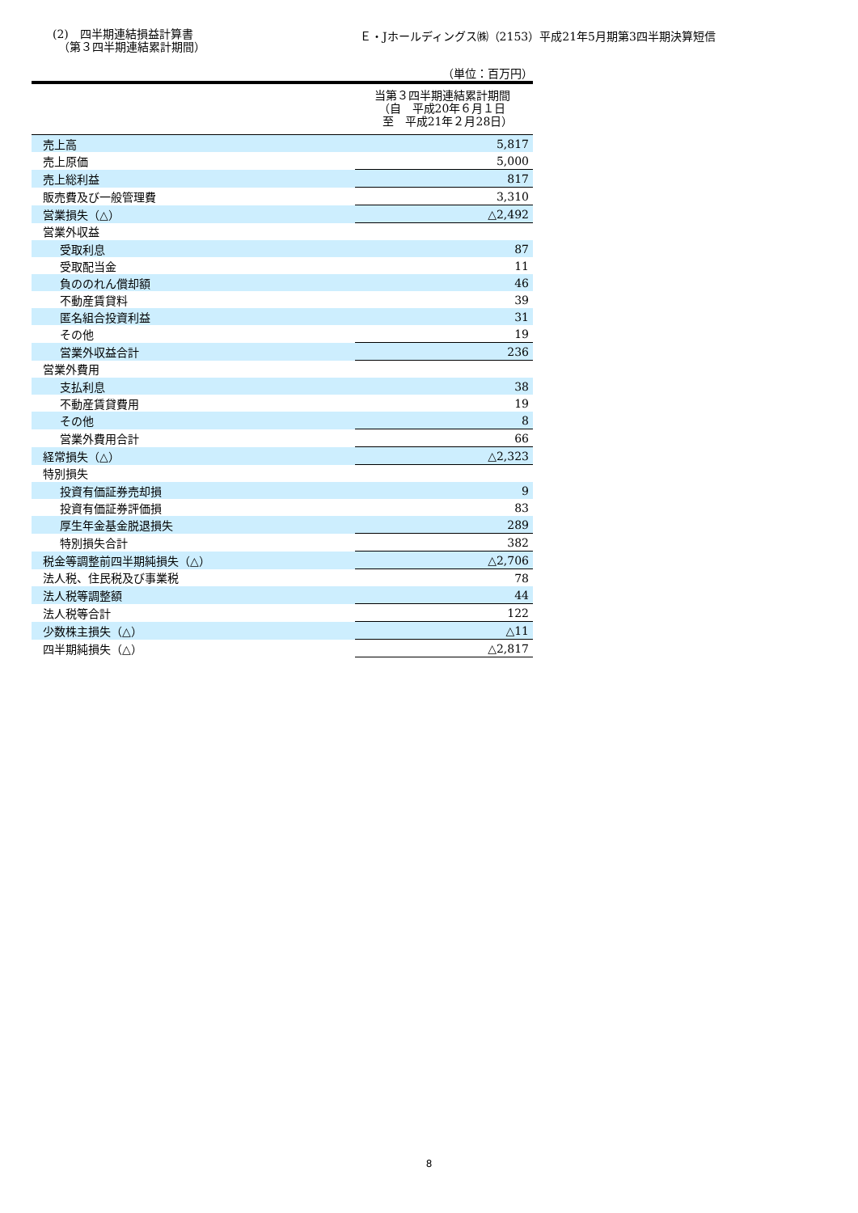(2)　四半期連結損益計算書
　（第３四半期連結累計期間）
Ｅ・Jホールディングス㈱（2153）平成21年5月期第3四半期決算短信
（単位：百万円）
| 当第３四半期連結累計期間 （自 平成20年６月１日 至 平成21年２月28日） | |
| --- | --- |
| 売上高 | 5,817 |
| 売上原価 | 5,000 |
| 売上総利益 | 817 |
| 販売費及び一般管理費 | 3,310 |
| 営業損失（△） | △2,492 |
| 営業外収益 | |
| 受取利息 | 87 |
| 受取配当金 | 11 |
| 負ののれん償却額 | 46 |
| 不動産賃貸料 | 39 |
| 匿名組合投資利益 | 31 |
| その他 | 19 |
| 営業外収益合計 | 236 |
| 営業外費用 | |
| 支払利息 | 38 |
| 不動産賃貸費用 | 19 |
| その他 | 8 |
| 営業外費用合計 | 66 |
| 経常損失（△） | △2,323 |
| 特別損失 | |
| 投資有価証券売却損 | 9 |
| 投資有価証券評価損 | 83 |
| 厚生年金基金脱退損失 | 289 |
| 特別損失合計 | 382 |
| 税金等調整前四半期純損失（△） | △2,706 |
| 法人税、住民税及び事業税 | 78 |
| 法人税等調整額 | 44 |
| 法人税等合計 | 122 |
| 少数株主損失（△） | △11 |
| 四半期純損失（△） | △2,817 |
8